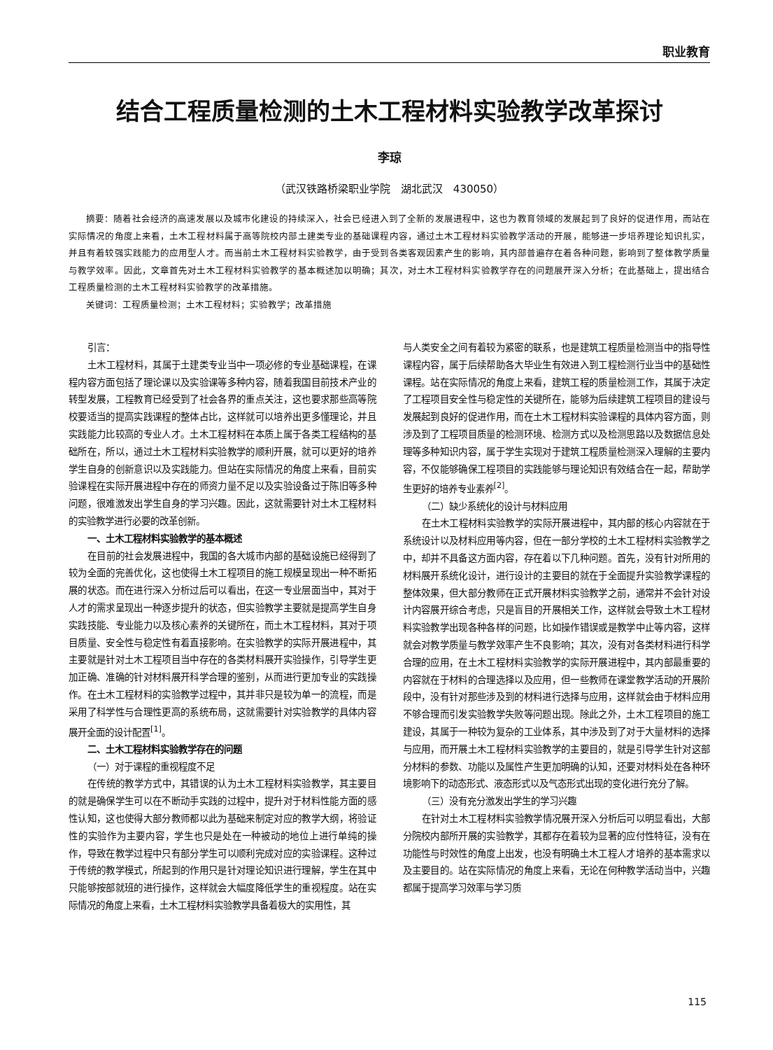职业教育
结合工程质量检测的土木工程材料实验教学改革探讨
李琼
（武汉铁路桥梁职业学院　湖北武汉　430050）
摘要：随着社会经济的高速发展以及城市化建设的持续深入，社会已经进入到了全新的发展进程中，这也为教育领域的发展起到了良好的促进作用，而站在实际情况的角度上来看，土木工程材料属于高等院校内部土建类专业的基础课程内容，通过土木工程材料实验教学活动的开展，能够进一步培养理论知识扎实，并且有着较强实践能力的应用型人才。而当前土木工程材料实验教学，由于受到各类客观因素产生的影响，其内部普遍存在着各种问题，影响到了整体教学质量与教学效率。因此，文章首先对土木工程材料实验教学的基本概述加以明确；其次，对土木工程材料实验教学存在的问题展开深入分析；在此基础上，提出结合工程质量检测的土木工程材料实验教学的改革措施。
关键词：工程质量检测；土木工程材料；实验教学；改革措施
引言：
土木工程材料，其属于土建类专业当中一项必修的专业基础课程，在课程内容方面包括了理论课以及实验课等多种内容，随着我国目前技术产业的转型发展，工程教育已经受到了社会各界的重点关注，这也要求那些高等院校要适当的提高实践课程的整体占比，这样就可以培养出更多懂理论，并且实践能力比较高的专业人才。土木工程材料在本质上属于各类工程结构的基础所在，所以，通过土木工程材料实验教学的顺利开展，就可以更好的培养学生自身的创新意识以及实践能力。但站在实际情况的角度上来看，目前实验课程在实际开展进程中存在的师资力量不足以及实验设备过于陈旧等多种问题，很难激发出学生自身的学习兴趣。因此，这就需要针对土木工程材料的实验教学进行必要的改革创新。
一、土木工程材料实验教学的基本概述
在目前的社会发展进程中，我国的各大城市内部的基础设施已经得到了较为全面的完善优化，这也使得土木工程项目的施工规模呈现出一种不断拓展的状态。而在进行深入分析过后可以看出，在这一专业层面当中，其对于人才的需求呈现出一种逐步提升的状态，但实验教学主要就是提高学生自身实践技能、专业能力以及核心素养的关键所在，而土木工程材料，其对于项目质量、安全性与稳定性有着直接影响。在实验教学的实际开展进程中，其主要就是针对土木工程项目当中存在的各类材料展开实验操作，引导学生更加正确、准确的针对材料展开科学合理的鉴别，从而进行更加专业的实践操作。在土木工程材料的实验教学过程中，其并非只是较为单一的流程，而是采用了科学性与合理性更高的系统布局，这就需要针对实验教学的具体内容展开全面的设计配置<sup>[1]</sup>。
二、土木工程材料实验教学存在的问题
（一）对于课程的重视程度不足
在传统的教学方式中，其错误的认为土木工程材料实验教学，其主要目的就是确保学生可以在不断动手实践的过程中，提升对于材料性能方面的感性认知，这也使得大部分教师都以此为基础来制定对应的教学大纲，将验证性的实验作为主要内容，学生也只是处在一种被动的地位上进行单纯的操作，导致在教学过程中只有部分学生可以顺利完成对应的实验课程。这种过于传统的教学模式，所起到的作用只是针对理论知识进行理解，学生在其中只能够按部就班的进行操作，这样就会大幅度降低学生的重视程度。站在实际情况的角度上来看，土木工程材料实验教学具备着极大的实用性，其
与人类安全之间有着较为紧密的联系，也是建筑工程质量检测当中的指导性课程内容，属于后续帮助各大毕业生有效进入到工程检测行业当中的基础性课程。站在实际情况的角度上来看，建筑工程的质量检测工作，其属于决定了工程项目安全性与稳定性的关键所在，能够为后续建筑工程项目的建设与发展起到良好的促进作用，而在土木工程材料实验课程的具体内容方面，则涉及到了工程项目质量的检测环境、检测方式以及检测思路以及数据信息处理等多种知识内容，属于学生实现对于建筑工程质量检测深入理解的主要内容，不仅能够确保工程项目的实践能够与理论知识有效结合在一起，帮助学生更好的培养专业素养<sup>[2]</sup>。
（二）缺少系统化的设计与材料应用
在土木工程材料实验教学的实际开展进程中，其内部的核心内容就在于系统设计以及材料应用等内容，但在一部分学校的土木工程材料实验教学之中，却并不具备这方面内容，存在着以下几种问题。首先，没有针对所用的材料展开系统化设计，进行设计的主要目的就在于全面提升实验教学课程的整体效果，但大部分教师在正式开展材料实验教学之前，通常并不会针对设计内容展开综合考虑，只是盲目的开展相关工作，这样就会导致土木工程材料实验教学出现各种各样的问题，比如操作错误或是教学中止等内容，这样就会对教学质量与教学效率产生不良影响；其次，没有对各类材料进行科学合理的应用，在土木工程材料实验教学的实际开展进程中，其内部最重要的内容就在于材料的合理选择以及应用，但一些教师在课堂教学活动的开展阶段中，没有针对那些涉及到的材料进行选择与应用，这样就会由于材料应用不够合理而引发实验教学失败等问题出现。除此之外，土木工程项目的施工建设，其属于一种较为复杂的工业体系，其中涉及到了对于大量材料的选择与应用，而开展土木工程材料实验教学的主要目的，就是引导学生针对这部分材料的参数、功能以及属性产生更加明确的认知，还要对材料处在各种环境影响下的动态形式、液态形式以及气态形式出现的变化进行充分了解。
（三）没有充分激发出学生的学习兴趣
在针对土木工程材料实验教学情况展开深入分析后可以明显看出，大部分院校内部所开展的实验教学，其都存在着较为显著的应付性特征，没有在功能性与时效性的角度上出发，也没有明确土木工程人才培养的基本需求以及主要目的。站在实际情况的角度上来看，无论在何种教学活动当中，兴趣都属于提高学习效率与学习质
115